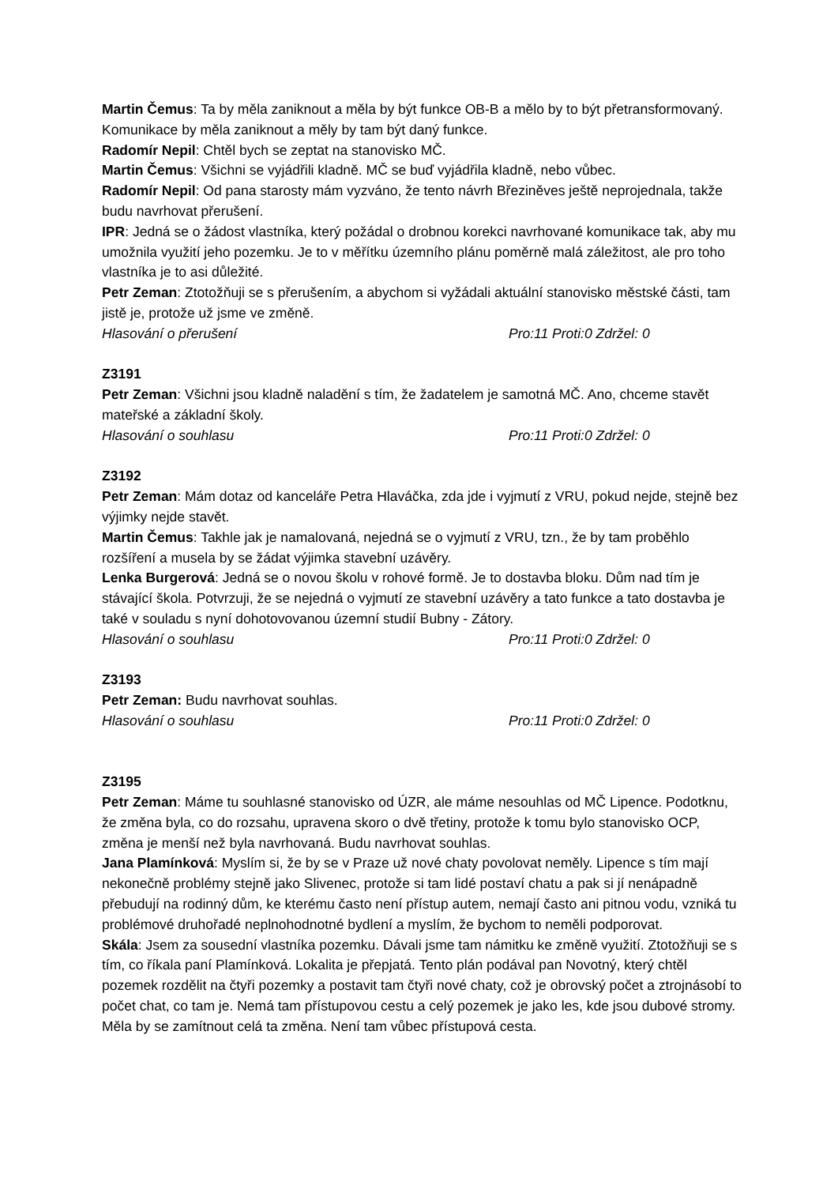Martin Čemus: Ta by měla zaniknout a měla by být funkce OB-B a mělo by to být přetransformovaný. Komunikace by měla zaniknout a měly by tam být daný funkce.
Radomír Nepil: Chtěl bych se zeptat na stanovisko MČ.
Martin Čemus: Všichni se vyjádřili kladně. MČ se buď vyjádřila kladně, nebo vůbec.
Radomír Nepil: Od pana starosty mám vyzváno, že tento návrh Březiněves ještě neprojednala, takže budu navrhovat přerušení.
IPR: Jedná se o žádost vlastníka, který požádal o drobnou korekci navrhované komunikace tak, aby mu umožnila využití jeho pozemku. Je to v měřítku územního plánu poměrně malá záležitost, ale pro toho vlastníka je to asi důležité.
Petr Zeman: Ztotožňuji se s přerušením, a abychom si vyžádali aktuální stanovisko městské části, tam jistě je, protože už jsme ve změně.
Hlasování o přerušení Pro:11 Proti:0 Zdržel: 0
Z3191
Petr Zeman: Všichni jsou kladně naladění s tím, že žadatelem je samotná MČ. Ano, chceme stavět mateřské a základní školy.
Hlasování o souhlasu Pro:11 Proti:0 Zdržel: 0
Z3192
Petr Zeman: Mám dotaz od kanceláře Petra Hlaváčka, zda jde i vyjmutí z VRU, pokud nejde, stejně bez výjimky nejde stavět.
Martin Čemus: Takhle jak je namalovaná, nejedná se o vyjmutí z VRU, tzn., že by tam proběhlo rozšíření a musela by se žádat výjimka stavební uzávěry.
Lenka Burgerová: Jedná se o novou školu v rohové formě. Je to dostavba bloku. Dům nad tím je stávající škola. Potvrzuji, že se nejedná o vyjmutí ze stavební uzávěry a tato funkce a tato dostavba je také v souladu s nyní dohotovovanou územní studií Bubny - Zátory.
Hlasování o souhlasu Pro:11 Proti:0 Zdržel: 0
Z3193
Petr Zeman: Budu navrhovat souhlas.
Hlasování o souhlasu Pro:11 Proti:0 Zdržel: 0
Z3195
Petr Zeman: Máme tu souhlasné stanovisko od ÚZR, ale máme nesouhlas od MČ Lipence. Podotknu, že změna byla, co do rozsahu, upravena skoro o dvě třetiny, protože k tomu bylo stanovisko OCP, změna je menší než byla navrhovaná. Budu navrhovat souhlas.
Jana Plamínková: Myslím si, že by se v Praze už nové chaty povolovat neměly. Lipence s tím mají nekonečně problémy stejně jako Slivenec, protože si tam lidé postaví chatu a pak si jí nenápadně přebudují na rodinný dům, ke kterému často není přístup autem, nemají často ani pitnou vodu, vzniká tu problémové druhořadé neplnohodnotné bydlení a myslím, že bychom to neměli podporovat.
Skála: Jsem za sousední vlastníka pozemku. Dávali jsme tam námitku ke změně využití. Ztotožňuji se s tím, co říkala paní Plamínková. Lokalita je přepjatá. Tento plán podával pan Novotný, který chtěl pozemek rozdělit na čtyři pozemky a postavit tam čtyři nové chaty, což je obrovský počet a ztrojnásobí to počet chat, co tam je. Nemá tam přístupovou cestu a celý pozemek je jako les, kde jsou dubové stromy. Měla by se zamítnout celá ta změna. Není tam vůbec přístupová cesta.